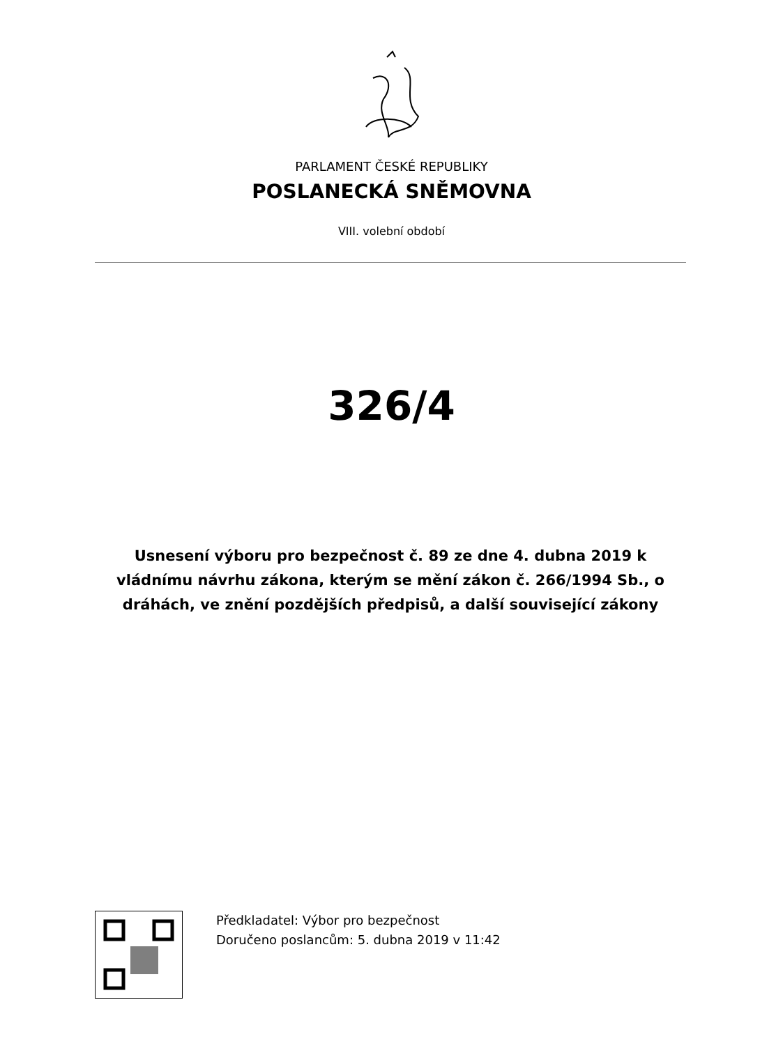PARLAMENT ČESKÉ REPUBLIKY
POSLANECKÁ SNĚMOVNA
VIII. volební období
326/4
Usnesení výboru pro bezpečnost č. 89 ze dne 4. dubna 2019 k vládnímu návrhu zákona, kterým se mění zákon č. 266/1994 Sb., o dráhách, ve znění pozdějších předpisů, a další související zákony
Předkladatel: Výbor pro bezpečnost
Doručeno poslancům: 5. dubna 2019 v 11:42